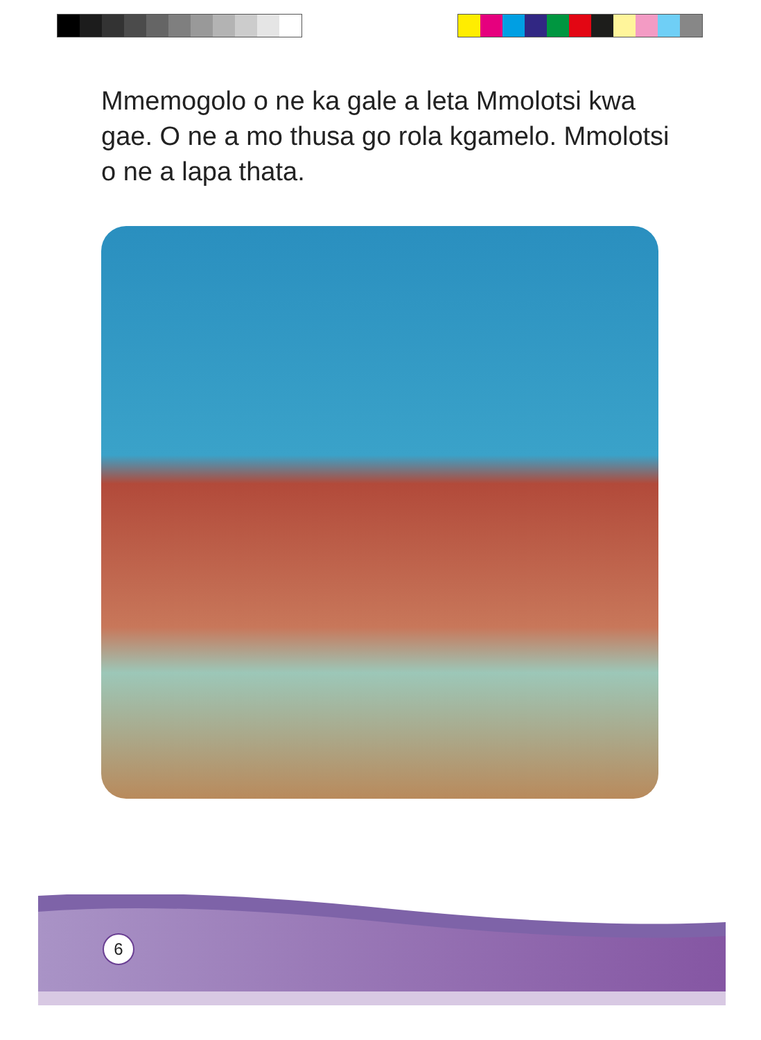Mmemogolo o ne ka gale a leta Mmolotsi kwa gae. O ne a mo thusa go rola kgamelo. Mmolotsi o ne a lapa thata.
6